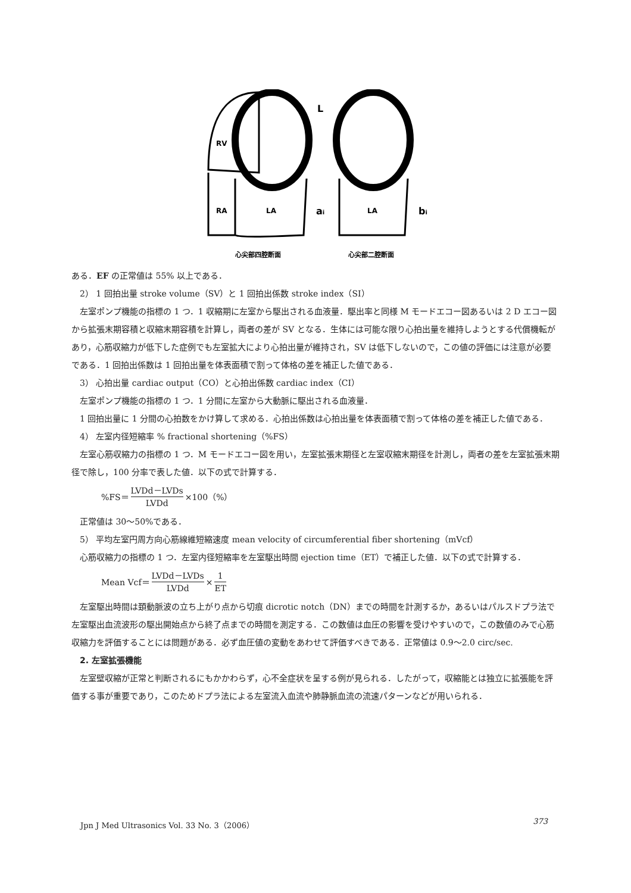RV
RA
LA
LA
L
ai
bi
心尖部四腔断面
心尖部二腔断面
ある．EF の正常値は 55% 以上である．
2） 1 回拍出量 stroke volume（SV）と 1 回拍出係数 stroke index（SI）
左室ポンプ機能の指標の 1 つ．1 収縮期に左室から駆出される血液量．駆出率と同様 M モードエコー図あるいは 2 D エコー図から拡張末期容積と収縮末期容積を計算し，両者の差が SV となる．生体には可能な限り心拍出量を維持しようとする代償機転があり，心筋収縮力が低下した症例でも左室拡大により心拍出量が維持され，SV は低下しないので，この値の評価には注意が必要である．1 回拍出係数は 1 回拍出量を体表面積で割って体格の差を補正した値である．
3） 心拍出量 cardiac output（CO）と心拍出係数 cardiac index（CI）
左室ポンプ機能の指標の 1 つ．1 分間に左室から大動脈に駆出される血液量．
1 回拍出量に 1 分間の心拍数をかけ算して求める．心拍出係数は心拍出量を体表面積で割って体格の差を補正した値である．
4） 左室内径短縮率 % fractional shortening（%FS）
左室心筋収縮力の指標の 1 つ．M モードエコー図を用い，左室拡張末期径と左室収縮末期径を計測し，両者の差を左室拡張末期径で除し，100 分率で表した値．以下の式で計算する．
%FS＝ LVDd－LVDs LVDd ×100（%）
正常値は 30～50%である．
5） 平均左室円周方向心筋線維短縮速度 mean velocity of circumferential fiber shortening（mVcf）
心筋収縮力の指標の 1 つ．左室内径短縮率を左室駆出時間 ejection time（ET）で補正した値．以下の式で計算する．
Mean Vcf＝ LVDd－LVDs LVDd × 1 ET
左室駆出時間は頚動脈波の立ち上がり点から切痕 dicrotic notch（DN）までの時間を計測するか，あるいはパルスドプラ法で左室駆出血流波形の駆出開始点から終了点までの時間を測定する．この数値は血圧の影響を受けやすいので，この数値のみで心筋収縮力を評価することには問題がある．必ず血圧値の変動をあわせて評価すべきである．正常値は 0.9～2.0 circ/sec.
2. 左室拡張機能
左室壁収縮が正常と判断されるにもかかわらず，心不全症状を呈する例が見られる．したがって，収縮能とは独立に拡張能を評価する事が重要であり，このためドプラ法による左室流入血流や肺静脈血流の流速パターンなどが用いられる．
Jpn J Med Ultrasonics Vol. 33 No. 3（2006） 373